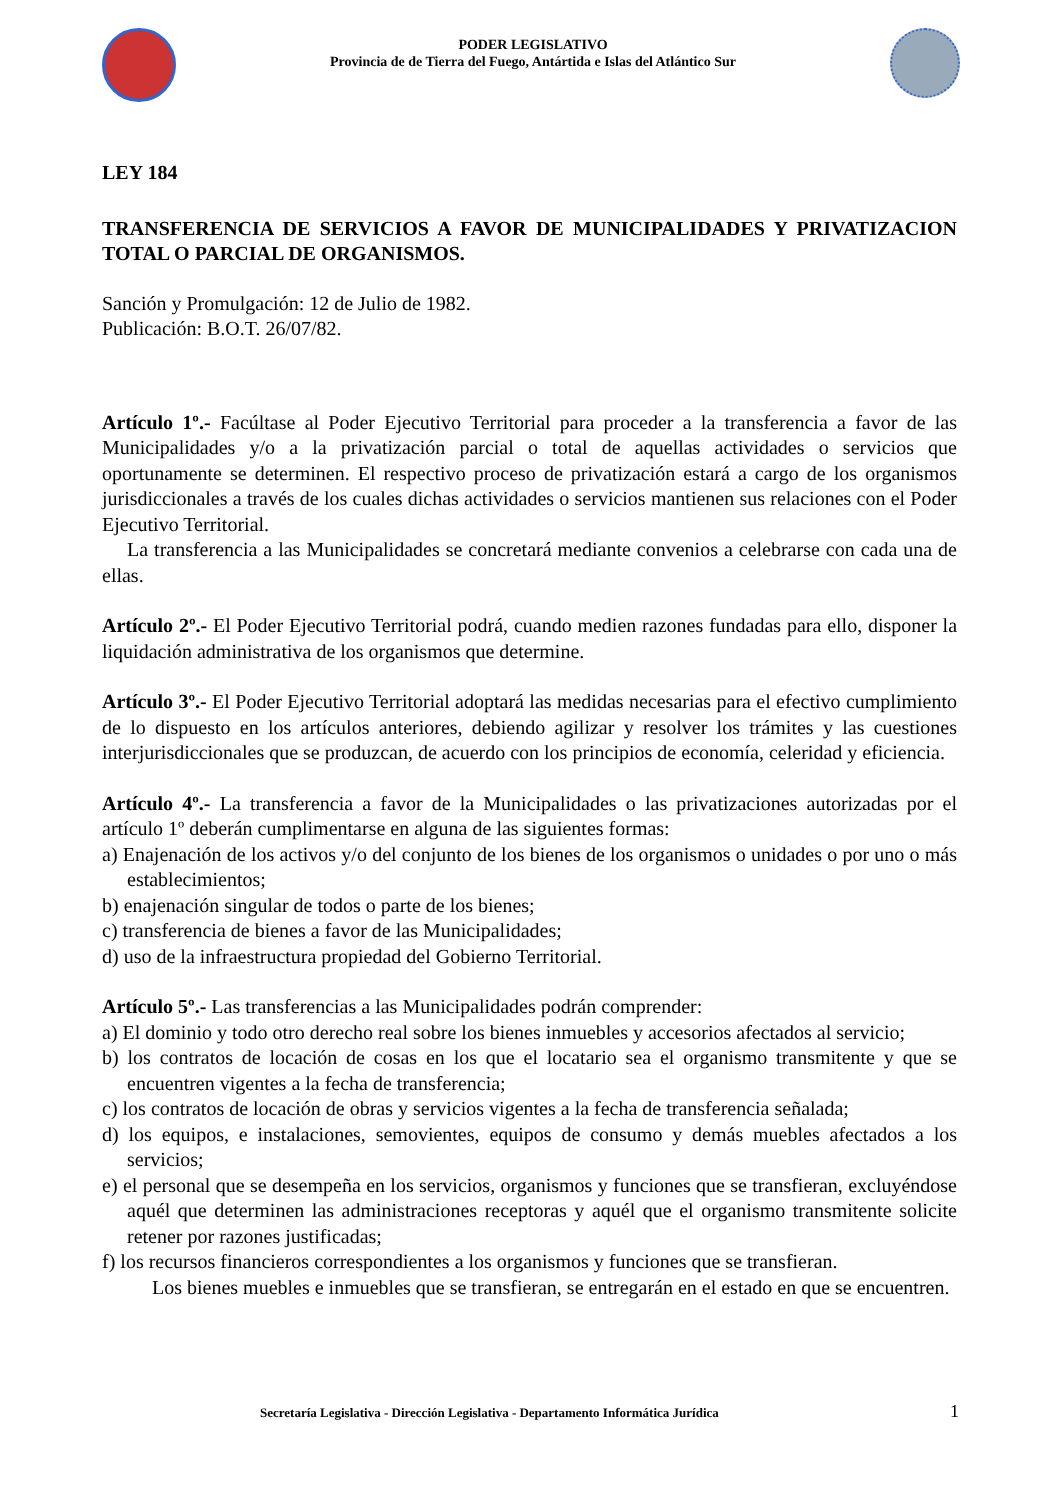PODER LEGISLATIVO
Provincia de de Tierra del Fuego, Antártida e Islas del Atlántico Sur
LEY 184
TRANSFERENCIA DE SERVICIOS A FAVOR DE MUNICIPALIDADES Y PRIVATIZACION TOTAL O PARCIAL DE ORGANISMOS.
Sanción y Promulgación: 12 de Julio de 1982.
Publicación: B.O.T. 26/07/82.
Artículo 1º.- Facúltase al Poder Ejecutivo Territorial para proceder a la transferencia a favor de las Municipalidades y/o a la privatización parcial o total de aquellas actividades o servicios que oportunamente se determinen. El respectivo proceso de privatización estará a cargo de los organismos jurisdiccionales a través de los cuales dichas actividades o servicios mantienen sus relaciones con el Poder Ejecutivo Territorial.
La transferencia a las Municipalidades se concretará mediante convenios a celebrarse con cada una de ellas.
Artículo 2º.- El Poder Ejecutivo Territorial podrá, cuando medien razones fundadas para ello, disponer la liquidación administrativa de los organismos que determine.
Artículo 3º.- El Poder Ejecutivo Territorial adoptará las medidas necesarias para el efectivo cumplimiento de lo dispuesto en los artículos anteriores, debiendo agilizar y resolver los trámites y las cuestiones interjurisdiccionales que se produzcan, de acuerdo con los principios de economía, celeridad y eficiencia.
Artículo 4º.- La transferencia a favor de la Municipalidades o las privatizaciones autorizadas por el artículo 1º deberán cumplimentarse en alguna de las siguientes formas:
a) Enajenación de los activos y/o del conjunto de los bienes de los organismos o unidades o por uno o más establecimientos;
b) enajenación singular de todos o parte de los bienes;
c) transferencia de bienes a favor de las Municipalidades;
d) uso de la infraestructura propiedad del Gobierno Territorial.
Artículo 5º.- Las transferencias a las Municipalidades podrán comprender:
a) El dominio y todo otro derecho real sobre los bienes inmuebles y accesorios afectados al servicio;
b) los contratos de locación de cosas en los que el locatario sea el organismo transmitente y que se encuentren vigentes a la fecha de transferencia;
c) los contratos de locación de obras y servicios vigentes a la fecha de transferencia señalada;
d) los equipos, e instalaciones, semovientes, equipos de consumo y demás muebles afectados a los servicios;
e) el personal que se desempeña en los servicios, organismos y funciones que se transfieran, excluyéndose aquél que determinen las administraciones receptoras y aquél que el organismo transmitente solicite retener por razones justificadas;
f) los recursos financieros correspondientes a los organismos y funciones que se transfieran.
Los bienes muebles e inmuebles que se transfieran, se entregarán en el estado en que se encuentren.
Secretaría Legislativa - Dirección Legislativa - Departamento Informática Jurídica 1